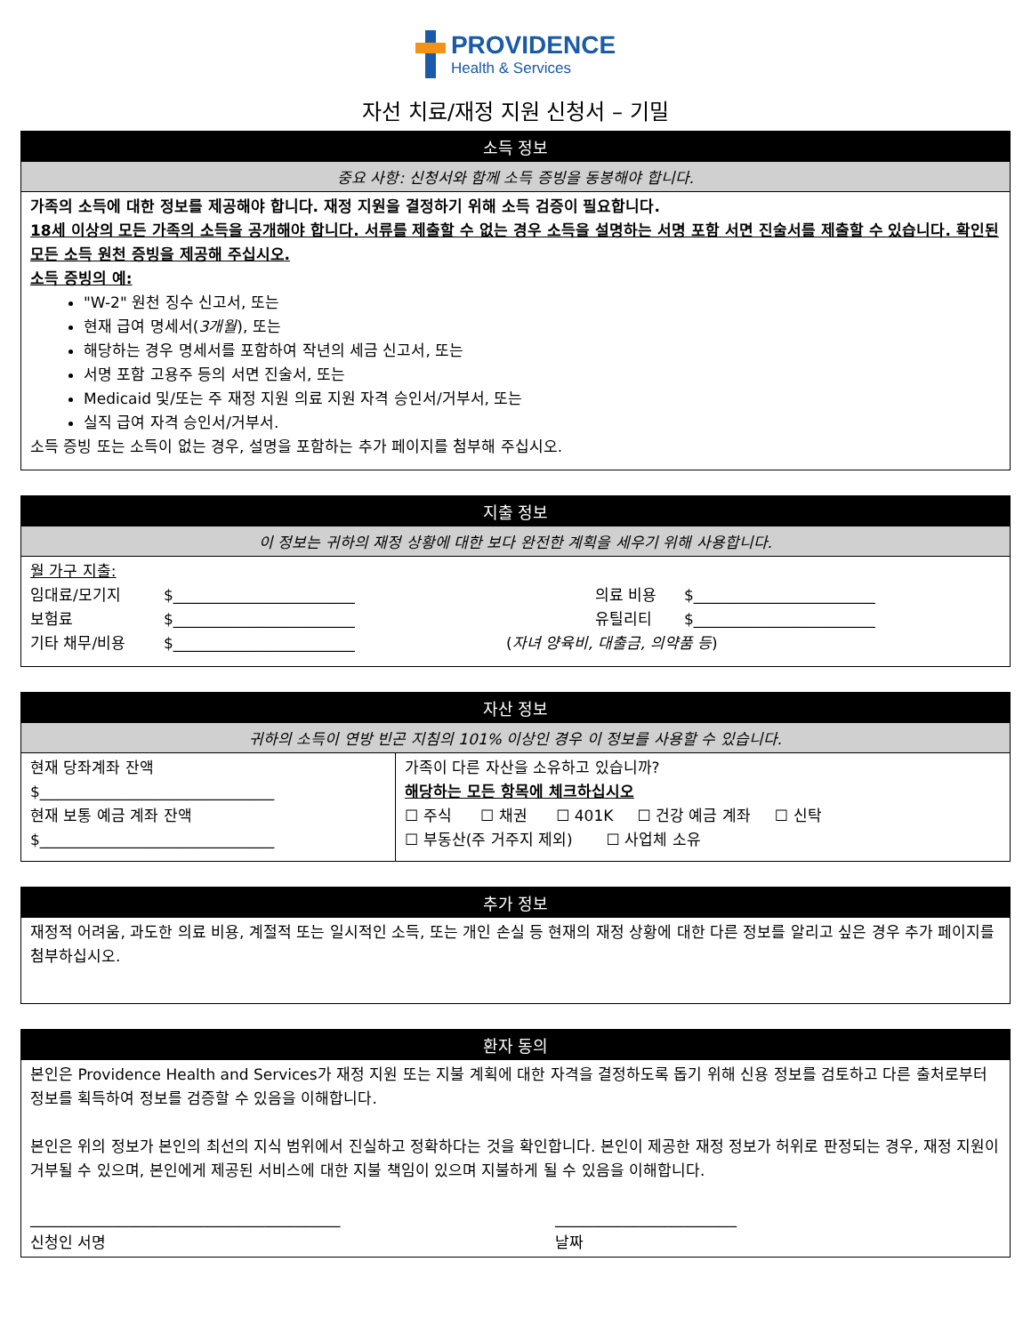PROVIDENCE
Health & Services
자선 치료/재정 지원 신청서 – 기밀
소득 정보
중요 사항: 신청서와 함께 소득 증빙을 동봉해야 합니다.
가족의 소득에 대한 정보를 제공해야 합니다. 재정 지원을 결정하기 위해 소득 검증이 필요합니다.
18세 이상의 모든 가족의 소득을 공개해야 합니다. 서류를 제출할 수 없는 경우 소득을 설명하는 서명 포함 서면 진술서를 제출할 수 있습니다. 확인된 모든 소득 원천 증빙을 제공해 주십시오.
소득 증빙의 예:
"W-2" 원천 징수 신고서, 또는
현재 급여 명세서(3개월), 또는
해당하는 경우 명세서를 포함하여 작년의 세금 신고서, 또는
서명 포함 고용주 등의 서면 진술서, 또는
Medicaid 및/또는 주 재정 지원 의료 지원 자격 승인서/거부서, 또는
실직 급여 자격 승인서/거부서.
소득 증빙 또는 소득이 없는 경우, 설명을 포함하는 추가 페이지를 첨부해 주십시오.
지출 정보
이 정보는 귀하의 재정 상황에 대한 보다 완전한 계획을 세우기 위해 사용합니다.
월 가구 지출:
임대료/모기지 $________________________ 의료 비용 $________________________
보험료 $________________________ 유틸리티 $________________________
기타 채무/비용 $________________________ (자녀 양육비, 대출금, 의약품 등)
자산 정보
귀하의 소득이 연방 빈곤 지침의 101% 이상인 경우 이 정보를 사용할 수 있습니다.
현재 당좌계좌 잔액
$_______________________________
현재 보통 예금 계좌 잔액
$_______________________________
가족이 다른 자산을 소유하고 있습니까?
해당하는 모든 항목에 체크하십시오
☐ 주식 ☐ 채권 ☐ 401K ☐ 건강 예금 계좌 ☐ 신탁
☐ 부동산(주 거주지 제외) ☐ 사업체 소유
추가 정보
재정적 어려움, 과도한 의료 비용, 계절적 또는 일시적인 소득, 또는 개인 손실 등 현재의 재정 상황에 대한 다른 정보를 알리고 싶은 경우 추가 페이지를 첨부하십시오.
환자 동의
본인은 Providence Health and Services가 재정 지원 또는 지불 계획에 대한 자격을 결정하도록 돕기 위해 신용 정보를 검토하고 다른 출처로부터 정보를 획득하여 정보를 검증할 수 있음을 이해합니다.
본인은 위의 정보가 본인의 최선의 지식 범위에서 진실하고 정확하다는 것을 확인합니다. 본인이 제공한 재정 정보가 허위로 판정되는 경우, 재정 지원이 거부될 수 있으며, 본인에게 제공된 서비스에 대한 지불 책임이 있으며 지불하게 될 수 있음을 이해합니다.
_________________________________________
신청인 서명 ________________________
날짜